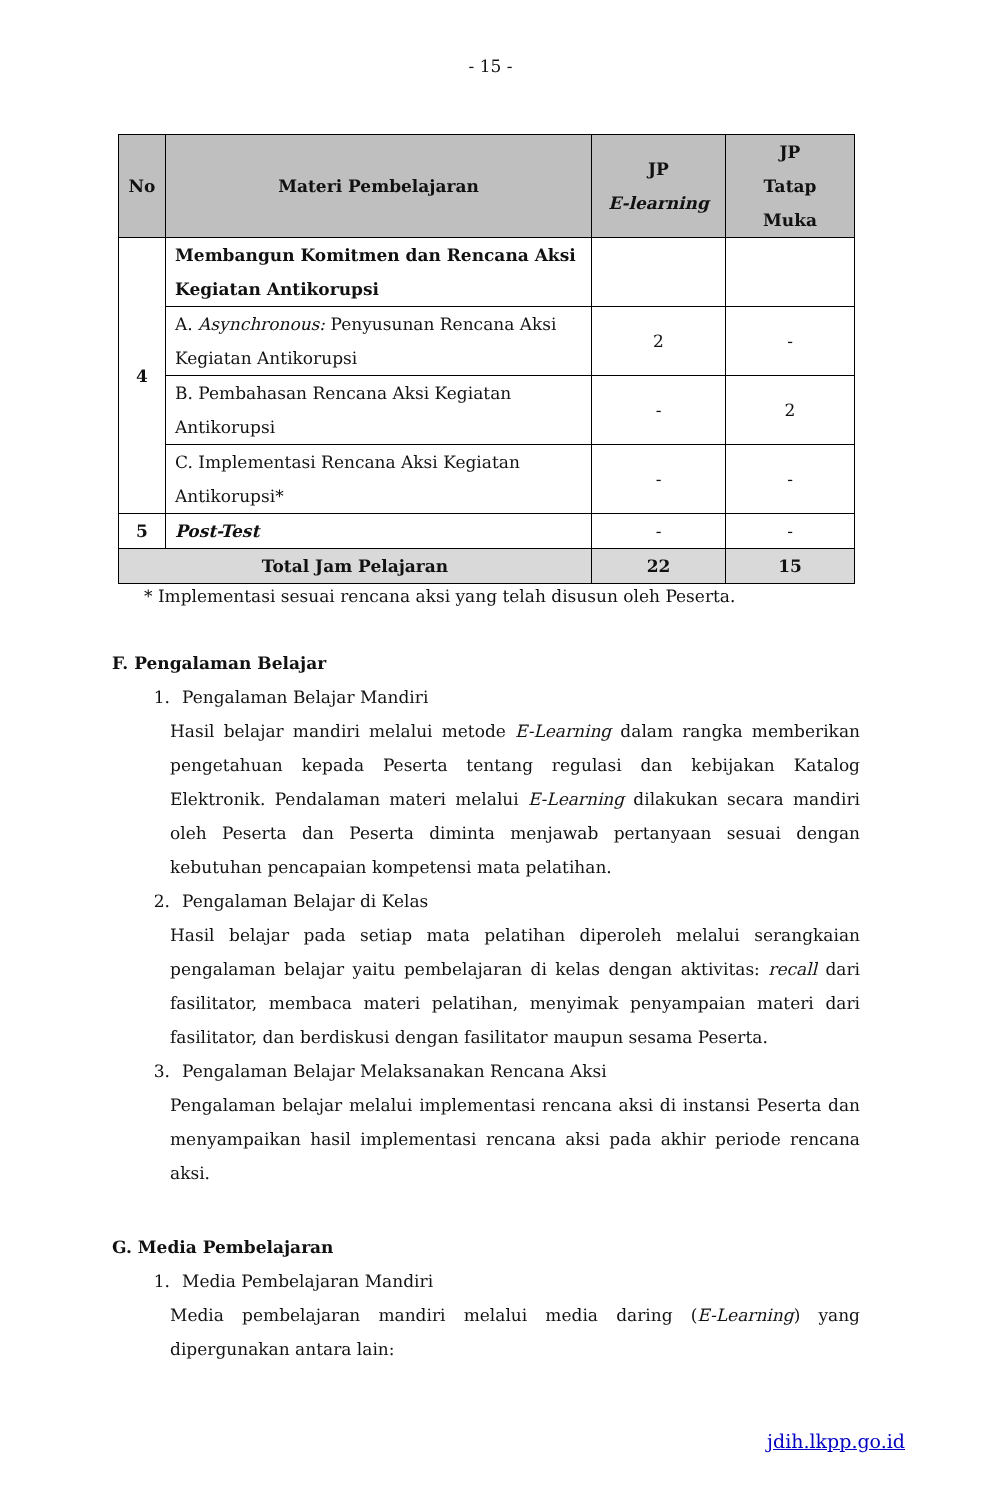- 15 -
| No | Materi Pembelajaran | JP E-learning | JP Tatap Muka |
| --- | --- | --- | --- |
| 4 | Membangun Komitmen dan Rencana Aksi Kegiatan Antikorupsi | | |
| | A. Asynchronous: Penyusunan Rencana Aksi Kegiatan Antikorupsi | 2 | - |
| | B. Pembahasan Rencana Aksi Kegiatan Antikorupsi | - | 2 |
| | C. Implementasi Rencana Aksi Kegiatan Antikorupsi* | - | - |
| 5 | Post-Test | - | - |
| Total Jam Pelajaran | | 22 | 15 |
* Implementasi sesuai rencana aksi yang telah disusun oleh Peserta.
F. Pengalaman Belajar
1. Pengalaman Belajar Mandiri
Hasil belajar mandiri melalui metode E-Learning dalam rangka memberikan pengetahuan kepada Peserta tentang regulasi dan kebijakan Katalog Elektronik. Pendalaman materi melalui E-Learning dilakukan secara mandiri oleh Peserta dan Peserta diminta menjawab pertanyaan sesuai dengan kebutuhan pencapaian kompetensi mata pelatihan.
2. Pengalaman Belajar di Kelas
Hasil belajar pada setiap mata pelatihan diperoleh melalui serangkaian pengalaman belajar yaitu pembelajaran di kelas dengan aktivitas: recall dari fasilitator, membaca materi pelatihan, menyimak penyampaian materi dari fasilitator, dan berdiskusi dengan fasilitator maupun sesama Peserta.
3. Pengalaman Belajar Melaksanakan Rencana Aksi
Pengalaman belajar melalui implementasi rencana aksi di instansi Peserta dan menyampaikan hasil implementasi rencana aksi pada akhir periode rencana aksi.
G. Media Pembelajaran
1. Media Pembelajaran Mandiri
Media pembelajaran mandiri melalui media daring (E-Learning) yang dipergunakan antara lain:
jdih.lkpp.go.id